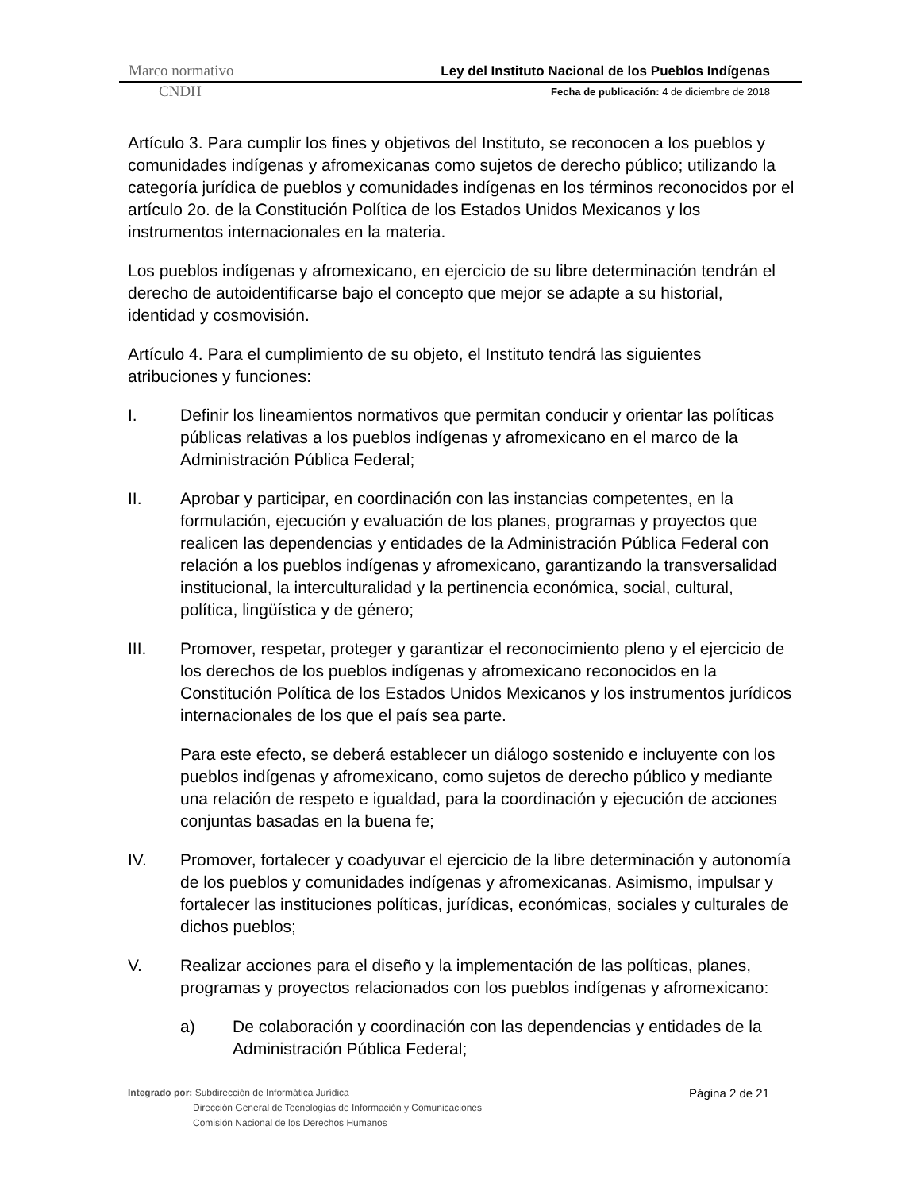Marco normativo Ley del Instituto Nacional de los Pueblos Indígenas
CNDH Fecha de publicación: 4 de diciembre de 2018
Artículo 3. Para cumplir los fines y objetivos del Instituto, se reconocen a los pueblos y comunidades indígenas y afromexicanas como sujetos de derecho público; utilizando la categoría jurídica de pueblos y comunidades indígenas en los términos reconocidos por el artículo 2o. de la Constitución Política de los Estados Unidos Mexicanos y los instrumentos internacionales en la materia.
Los pueblos indígenas y afromexicano, en ejercicio de su libre determinación tendrán el derecho de autoidentificarse bajo el concepto que mejor se adapte a su historial, identidad y cosmovisión.
Artículo 4. Para el cumplimiento de su objeto, el Instituto tendrá las siguientes atribuciones y funciones:
I. Definir los lineamientos normativos que permitan conducir y orientar las políticas públicas relativas a los pueblos indígenas y afromexicano en el marco de la Administración Pública Federal;
II. Aprobar y participar, en coordinación con las instancias competentes, en la formulación, ejecución y evaluación de los planes, programas y proyectos que realicen las dependencias y entidades de la Administración Pública Federal con relación a los pueblos indígenas y afromexicano, garantizando la transversalidad institucional, la interculturalidad y la pertinencia económica, social, cultural, política, lingüística y de género;
III. Promover, respetar, proteger y garantizar el reconocimiento pleno y el ejercicio de los derechos de los pueblos indígenas y afromexicano reconocidos en la Constitución Política de los Estados Unidos Mexicanos y los instrumentos jurídicos internacionales de los que el país sea parte.
Para este efecto, se deberá establecer un diálogo sostenido e incluyente con los pueblos indígenas y afromexicano, como sujetos de derecho público y mediante una relación de respeto e igualdad, para la coordinación y ejecución de acciones conjuntas basadas en la buena fe;
IV. Promover, fortalecer y coadyuvar el ejercicio de la libre determinación y autonomía de los pueblos y comunidades indígenas y afromexicanas. Asimismo, impulsar y fortalecer las instituciones políticas, jurídicas, económicas, sociales y culturales de dichos pueblos;
V. Realizar acciones para el diseño y la implementación de las políticas, planes, programas y proyectos relacionados con los pueblos indígenas y afromexicano:
a) De colaboración y coordinación con las dependencias y entidades de la Administración Pública Federal;
Página 2 de 21 Integrado por: Subdirección de Informática Jurídica
Dirección General de Tecnologías de Información y Comunicaciones
Comisión Nacional de los Derechos Humanos